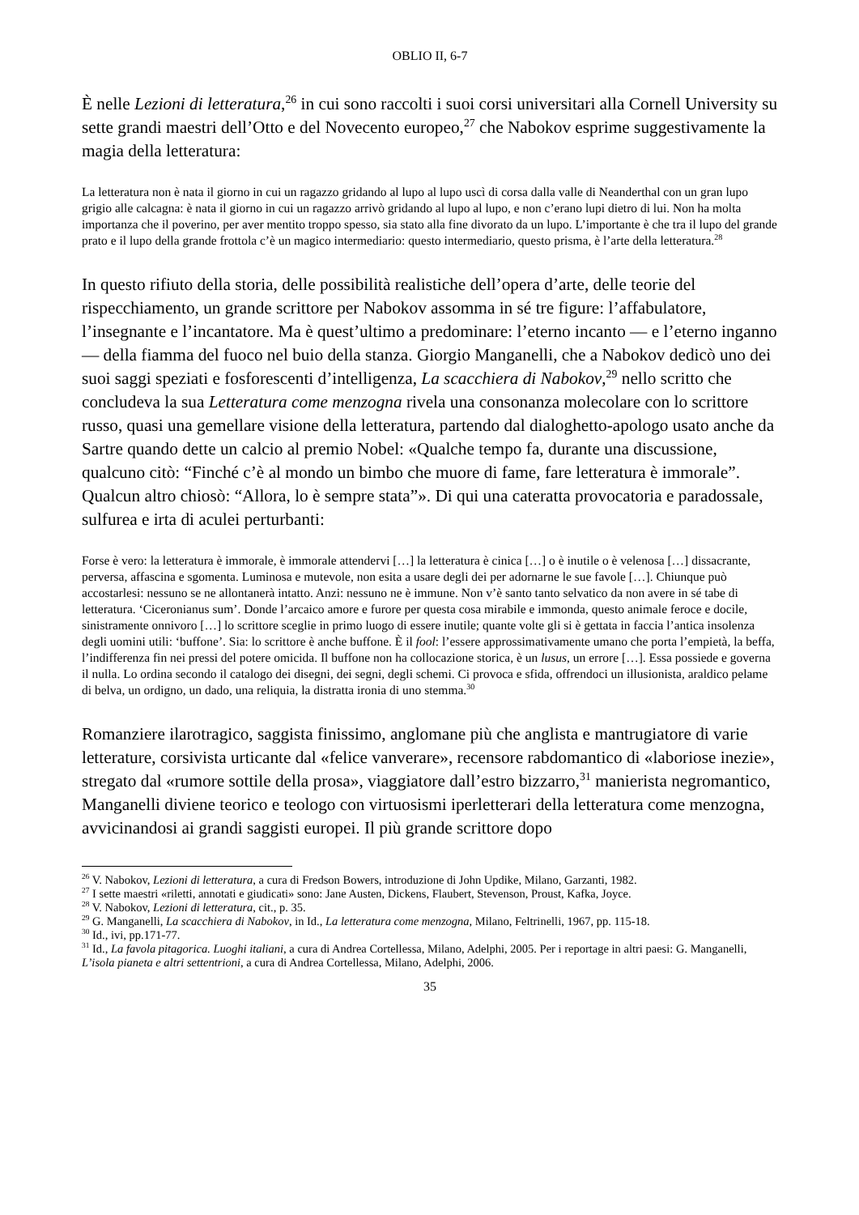OBLIO II, 6-7
È nelle Lezioni di letteratura,<sup>26</sup> in cui sono raccolti i suoi corsi universitari alla Cornell University su sette grandi maestri dell’Otto e del Novecento europeo,<sup>27</sup> che Nabokov esprime suggestivamente la magia della letteratura:
La letteratura non è nata il giorno in cui un ragazzo gridando al lupo al lupo uscì di corsa dalla valle di Neanderthal con un gran lupo grigio alle calcagna: è nata il giorno in cui un ragazzo arrivò gridando al lupo al lupo, e non c’erano lupi dietro di lui. Non ha molta importanza che il poverino, per aver mentito troppo spesso, sia stato alla fine divorato da un lupo. L’importante è che tra il lupo del grande prato e il lupo della grande frottola c’è un magico intermediario: questo intermediario, questo prisma, è l’arte della letteratura.<sup>28</sup>
In questo rifiuto della storia, delle possibilità realistiche dell’opera d’arte, delle teorie del rispecchiamento, un grande scrittore per Nabokov assomma in sé tre figure: l’affabulatore, l’insegnante e l’incantatore. Ma è quest’ultimo a predominare: l’eterno incanto — e l’eterno inganno — della fiamma del fuoco nel buio della stanza. Giorgio Manganelli, che a Nabokov dedicò uno dei suoi saggi speziati e fosforescenti d’intelligenza, La scacchiera di Nabokov,<sup>29</sup> nello scritto che concludeva la sua Letteratura come menzogna rivela una consonanza molecolare con lo scrittore russo, quasi una gemellare visione della letteratura, partendo dal dialoghetto-apologo usato anche da Sartre quando dette un calcio al premio Nobel: «Qualche tempo fa, durante una discussione, qualcuno citò: “Finché c’è al mondo un bimbo che muore di fame, fare letteratura è immorale”. Qualcun altro chiosò: “Allora, lo è sempre stata”». Di qui una cateratta provocatoria e paradossale, sulfurea e irta di aculei perturbanti:
Forse è vero: la letteratura è immorale, è immorale attendervi […] la letteratura è cinica […] o è inutile o è velenosa […] dissacrante, perversa, affascina e sgomenta. Luminosa e mutevole, non esita a usare degli dei per adornarne le sue favole […]. Chiunque può accostarlesi: nessuno se ne allontanerà intatto. Anzi: nessuno ne è immune. Non v’è santo tanto selvatico da non avere in sé tabe di letteratura. ‘Ciceronianus sum’. Donde l’arcaico amore e furore per questa cosa mirabile e immonda, questo animale feroce e docile, sinistramente onnivoro […] lo scrittore sceglie in primo luogo di essere inutile; quante volte gli si è gettata in faccia l’antica insolenza degli uomini utili: ‘buffone’. Sia: lo scrittore è anche buffone. È il fool: l’essere approssimativamente umano che porta l’empietà, la beffa, l’indifferenza fin nei pressi del potere omicida. Il buffone non ha collocazione storica, è un lusus, un errore […]. Essa possiede e governa il nulla. Lo ordina secondo il catalogo dei disegni, dei segni, degli schemi. Ci provoca e sfida, offrendoci un illusionista, araldico pelame di belva, un ordigno, un dado, una reliquia, la distratta ironia di uno stemma.<sup>30</sup>
Romanziere ilarotragico, saggista finissimo, anglomane più che anglista e mantrugiatore di varie letterature, corsivista urticante dal «felice vanverare», recensore rabdomantico di «laboriose inezie», stregato dal «rumore sottile della prosa», viaggiatore dall’estro bizzarro,<sup>31</sup> manierista negromantico, Manganelli diviene teorico e teologo con virtuosismi iperletterari della letteratura come menzogna, avvicinandosi ai grandi saggisti europei. Il più grande scrittore dopo
<sup>26</sup> V. Nabokov, Lezioni di letteratura, a cura di Fredson Bowers, introduzione di John Updike, Milano, Garzanti, 1982.
<sup>27</sup> I sette maestri «riletti, annotati e giudicati» sono: Jane Austen, Dickens, Flaubert, Stevenson, Proust, Kafka, Joyce.
<sup>28</sup> V. Nabokov, Lezioni di letteratura, cit., p. 35.
<sup>29</sup> G. Manganelli, La scacchiera di Nabokov, in Id., La letteratura come menzogna, Milano, Feltrinelli, 1967, pp. 115-18.
<sup>30</sup> Id., ivi, pp.171-77.
<sup>31</sup> Id., La favola pitagorica. Luoghi italiani, a cura di Andrea Cortellessa, Milano, Adelphi, 2005. Per i reportage in altri paesi: G. Manganelli, L’isola pianeta e altri settentrioni, a cura di Andrea Cortellessa, Milano, Adelphi, 2006.
35